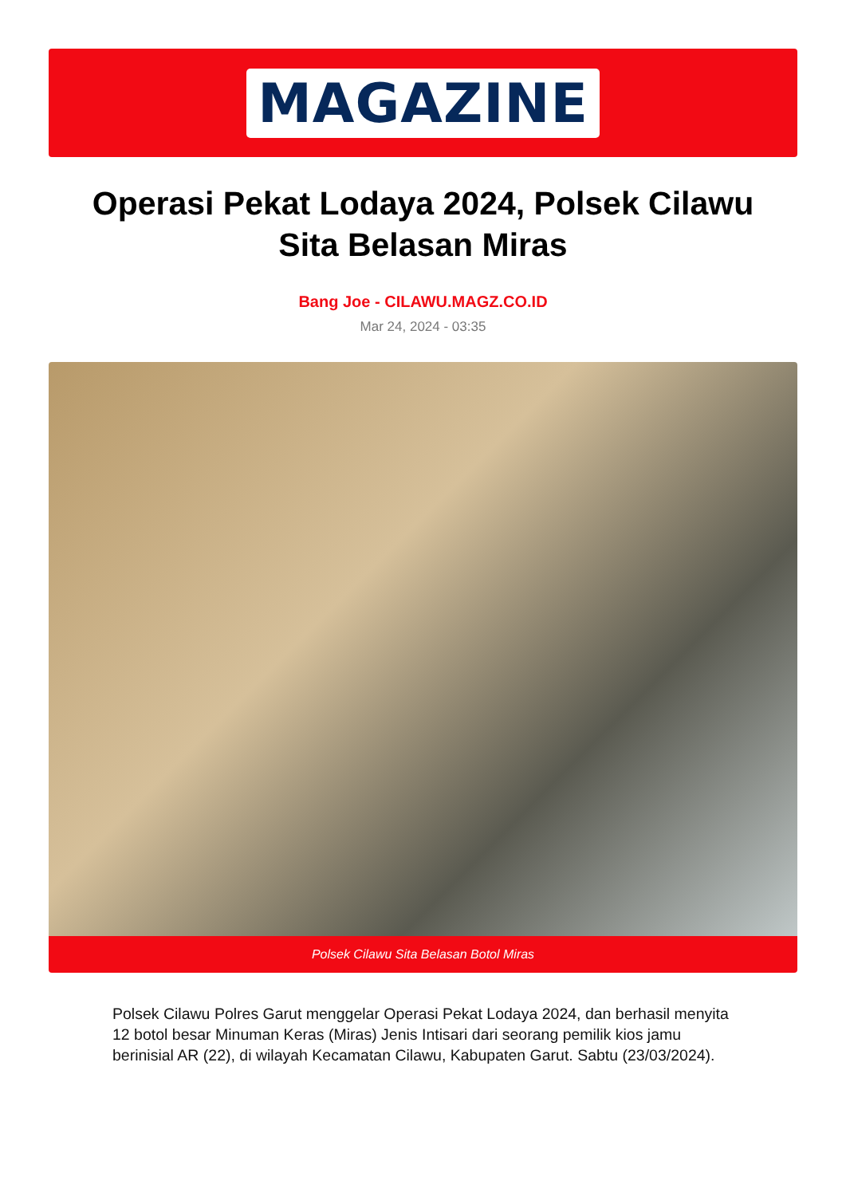MAGAZINE
Operasi Pekat Lodaya 2024, Polsek Cilawu Sita Belasan Miras
Bang Joe - CILAWU.MAGZ.CO.ID
Mar 24, 2024 - 03:35
Polsek Cilawu Sita Belasan Botol Miras
Polsek Cilawu Polres Garut menggelar Operasi Pekat Lodaya 2024, dan berhasil menyita 12 botol besar Minuman Keras (Miras) Jenis Intisari dari seorang pemilik kios jamu berinisial AR (22), di wilayah Kecamatan Cilawu, Kabupaten Garut. Sabtu (23/03/2024).